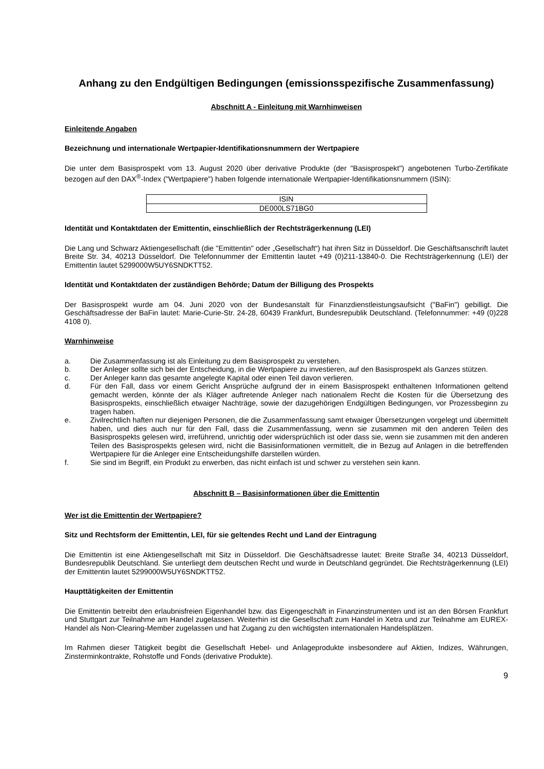Anhang zu den Endgültigen Bedingungen (emissionsspezifische Zusammenfassung)
Abschnitt A - Einleitung mit Warnhinweisen
Einleitende Angaben
Bezeichnung und internationale Wertpapier-Identifikationsnummern der Wertpapiere
Die unter dem Basisprospekt vom 13. August 2020 über derivative Produkte (der "Basisprospekt") angebotenen Turbo-Zertifikate bezogen auf den DAX<sup>®</sup>-Index ("Wertpapiere") haben folgende internationale Wertpapier-Identifikationsnummern (ISIN):
| ISIN |
| --- |
| DE000LS71BG0 |
Identität und Kontaktdaten der Emittentin, einschließlich der Rechtsträgerkennung (LEI)
Die Lang und Schwarz Aktiengesellschaft (die "Emittentin" oder „Gesellschaft“) hat ihren Sitz in Düsseldorf. Die Geschäftsanschrift lautet Breite Str. 34, 40213 Düsseldorf. Die Telefonnummer der Emittentin lautet +49 (0)211-13840-0. Die Rechtsträgerkennung (LEI) der Emittentin lautet 5299000W5UY6SNDKTT52.
Identität und Kontaktdaten der zuständigen Behörde; Datum der Billigung des Prospekts
Der Basisprospekt wurde am 04. Juni 2020 von der Bundesanstalt für Finanzdienstleistungsaufsicht ("BaFin") gebilligt. Die Geschäftsadresse der BaFin lautet: Marie-Curie-Str. 24-28, 60439 Frankfurt, Bundesrepublik Deutschland. (Telefonnummer: +49 (0)228 4108 0).
Warnhinweise
a. Die Zusammenfassung ist als Einleitung zu dem Basisprospekt zu verstehen.
b. Der Anleger sollte sich bei der Entscheidung, in die Wertpapiere zu investieren, auf den Basisprospekt als Ganzes stützen.
c. Der Anleger kann das gesamte angelegte Kapital oder einen Teil davon verlieren.
d. Für den Fall, dass vor einem Gericht Ansprüche aufgrund der in einem Basisprospekt enthaltenen Informationen geltend gemacht werden, könnte der als Kläger auftretende Anleger nach nationalem Recht die Kosten für die Übersetzung des Basisprospekts, einschließlich etwaiger Nachträge, sowie der dazugehörigen Endgültigen Bedingungen, vor Prozessbeginn zu tragen haben.
e. Zivilrechtlich haften nur diejenigen Personen, die die Zusammenfassung samt etwaiger Übersetzungen vorgelegt und übermittelt haben, und dies auch nur für den Fall, dass die Zusammenfassung, wenn sie zusammen mit den anderen Teilen des Basisprospekts gelesen wird, irreführend, unrichtig oder widersprüchlich ist oder dass sie, wenn sie zusammen mit den anderen Teilen des Basisprospekts gelesen wird, nicht die Basisinformationen vermittelt, die in Bezug auf Anlagen in die betreffenden Wertpapiere für die Anleger eine Entscheidungshilfe darstellen würden.
f. Sie sind im Begriff, ein Produkt zu erwerben, das nicht einfach ist und schwer zu verstehen sein kann.
Abschnitt B – Basisinformationen über die Emittentin
Wer ist die Emittentin der Wertpapiere?
Sitz und Rechtsform der Emittentin, LEI, für sie geltendes Recht und Land der Eintragung
Die Emittentin ist eine Aktiengesellschaft mit Sitz in Düsseldorf. Die Geschäftsadresse lautet: Breite Straße 34, 40213 Düsseldorf, Bundesrepublik Deutschland. Sie unterliegt dem deutschen Recht und wurde in Deutschland gegründet. Die Rechtsträgerkennung (LEI) der Emittentin lautet 5299000W5UY6SNDKTT52.
Haupttätigkeiten der Emittentin
Die Emittentin betreibt den erlaubnisfreien Eigenhandel bzw. das Eigengeschäft in Finanzinstrumenten und ist an den Börsen Frankfurt und Stuttgart zur Teilnahme am Handel zugelassen. Weiterhin ist die Gesellschaft zum Handel in Xetra und zur Teilnahme am EUREX-Handel als Non-Clearing-Member zugelassen und hat Zugang zu den wichtigsten internationalen Handelsplätzen.
Im Rahmen dieser Tätigkeit begibt die Gesellschaft Hebel- und Anlageprodukte insbesondere auf Aktien, Indizes, Währungen, Zinsterminkontrakte, Rohstoffe und Fonds (derivative Produkte).
9